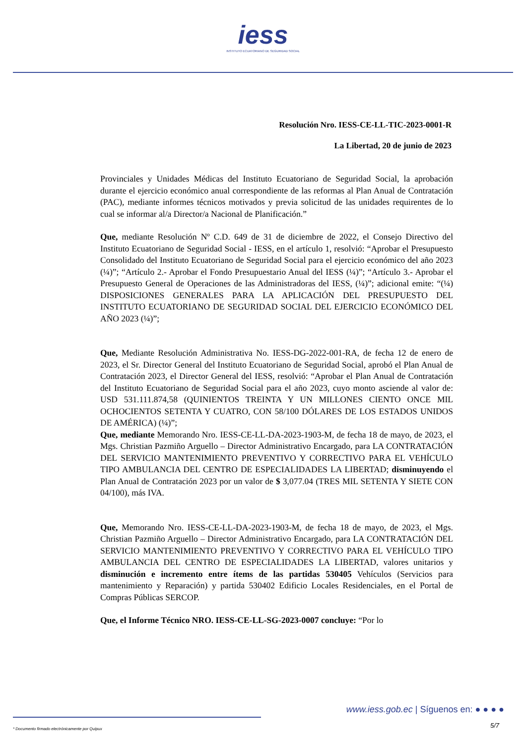iess
INSTITUTO ECUATORIANO DE SEGURIDAD SOCIAL
Resolución Nro. IESS-CE-LL-TIC-2023-0001-R
La Libertad, 20 de junio de 2023
Provinciales y Unidades Médicas del Instituto Ecuatoriano de Seguridad Social, la aprobación durante el ejercicio económico anual correspondiente de las reformas al Plan Anual de Contratación (PAC), mediante informes técnicos motivados y previa solicitud de las unidades requirentes de lo cual se informar al/a Director/a Nacional de Planificación.”
Que, mediante Resolución Nº C.D. 649 de 31 de diciembre de 2022, el Consejo Directivo del Instituto Ecuatoriano de Seguridad Social - IESS, en el artículo 1, resolvió: “Aprobar el Presupuesto Consolidado del Instituto Ecuatoriano de Seguridad Social para el ejercicio económico del año 2023 (¼)”; “Artículo 2.- Aprobar el Fondo Presupuestario Anual del IESS (¼)”; “Artículo 3.- Aprobar el Presupuesto General de Operaciones de las Administradoras del IESS, (¼)”; adicional emite: “(¼) DISPOSICIONES GENERALES PARA LA APLICACIÓN DEL PRESUPUESTO DEL INSTITUTO ECUATORIANO DE SEGURIDAD SOCIAL DEL EJERCICIO ECONÓMICO DEL AÑO 2023 (¼)”;
Que, Mediante Resolución Administrativa No. IESS-DG-2022-001-RA, de fecha 12 de enero de 2023, el Sr. Director General del Instituto Ecuatoriano de Seguridad Social, aprobó el Plan Anual de Contratación 2023, el Director General del IESS, resolvió: “Aprobar el Plan Anual de Contratación del Instituto Ecuatoriano de Seguridad Social para el año 2023, cuyo monto asciende al valor de: USD 531.111.874,58 (QUINIENTOS TREINTA Y UN MILLONES CIENTO ONCE MIL OCHOCIENTOS SETENTA Y CUATRO, CON 58/100 DÓLARES DE LOS ESTADOS UNIDOS DE AMÉRICA) (¼)”;
Que, mediante Memorando Nro. IESS-CE-LL-DA-2023-1903-M, de fecha 18 de mayo, de 2023, el Mgs. Christian Pazmiño Arguello – Director Administrativo Encargado, para LA CONTRATACIÓN DEL SERVICIO MANTENIMIENTO PREVENTIVO Y CORRECTIVO PARA EL VEHÍCULO TIPO AMBULANCIA DEL CENTRO DE ESPECIALIDADES LA LIBERTAD; disminuyendo el Plan Anual de Contratación 2023 por un valor de $ 3,077.04 (TRES MIL SETENTA Y SIETE CON 04/100), más IVA.
Que, Memorando Nro. IESS-CE-LL-DA-2023-1903-M, de fecha 18 de mayo, de 2023, el Mgs. Christian Pazmiño Arguello – Director Administrativo Encargado, para LA CONTRATACIÓN DEL SERVICIO MANTENIMIENTO PREVENTIVO Y CORRECTIVO PARA EL VEHÍCULO TIPO AMBULANCIA DEL CENTRO DE ESPECIALIDADES LA LIBERTAD, valores unitarios y disminución e incremento entre ítems de las partidas 530405 Vehículos (Servicios para mantenimiento y Reparación) y partida 530402 Edificio Locales Residenciales, en el Portal de Compras Públicas SERCOP.
Que, el Informe Técnico NRO. IESS-CE-LL-SG-2023-0007 concluye: “Por lo
www.iess.gob.ec | Síguenos en: ● ● ● ●
5/7
* Documento firmado electrónicamente por Quipux